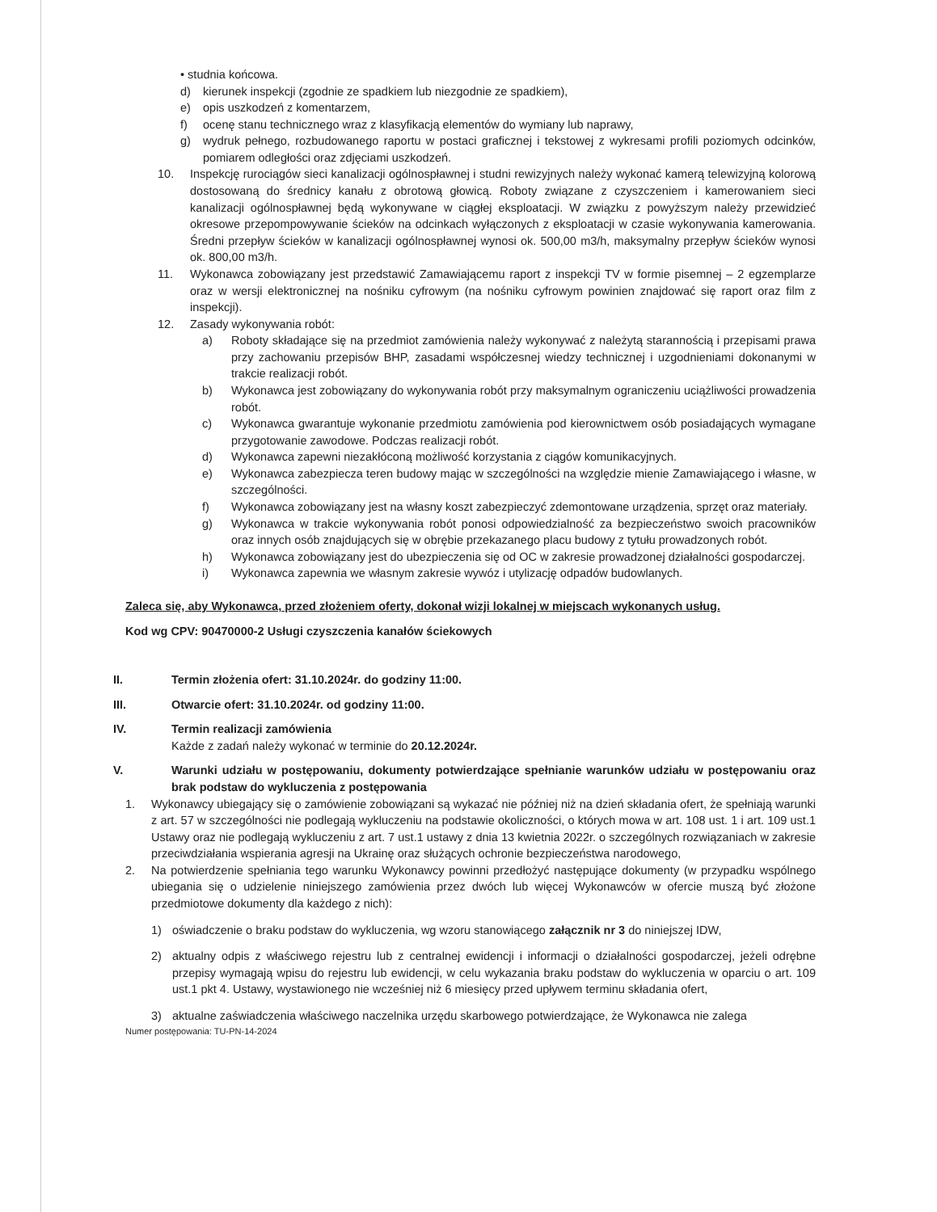• studnia końcowa.
d) kierunek inspekcji (zgodnie ze spadkiem lub niezgodnie ze spadkiem),
e) opis uszkodzeń z komentarzem,
f) ocenę stanu technicznego wraz z klasyfikacją elementów do wymiany lub naprawy,
g) wydruk pełnego, rozbudowanego raportu w postaci graficznej i tekstowej z wykresami profili poziomych odcinków, pomiarem odległości oraz zdjęciami uszkodzeń.
10. Inspekcję rurociągów sieci kanalizacji ogólnospławnej i studni rewizyjnych należy wykonać kamerą telewizyjną kolorową dostosowaną do średnicy kanału z obrotową głowicą. Roboty związane z czyszczeniem i kamerowaniem sieci kanalizacji ogólnospławnej będą wykonywane w ciągłej eksploatacji. W związku z powyższym należy przewidzieć okresowe przepompowywanie ścieków na odcinkach wyłączonych z eksploatacji w czasie wykonywania kamerowania. Średni przepływ ścieków w kanalizacji ogólnospławnej wynosi ok. 500,00 m3/h, maksymalny przepływ ścieków wynosi ok. 800,00 m3/h.
11. Wykonawca zobowiązany jest przedstawić Zamawiającemu raport z inspekcji TV w formie pisemnej – 2 egzemplarze oraz w wersji elektronicznej na nośniku cyfrowym (na nośniku cyfrowym powinien znajdować się raport oraz film z inspekcji).
12. Zasady wykonywania robót:
a) Roboty składające się na przedmiot zamówienia należy wykonywać z należytą starannością i przepisami prawa przy zachowaniu przepisów BHP, zasadami współczesnej wiedzy technicznej i uzgodnieniami dokonanymi w trakcie realizacji robót.
b) Wykonawca jest zobowiązany do wykonywania robót przy maksymalnym ograniczeniu uciążliwości prowadzenia robót.
c) Wykonawca gwarantuje wykonanie przedmiotu zamówienia pod kierownictwem osób posiadających wymagane przygotowanie zawodowe. Podczas realizacji robót.
d) Wykonawca zapewni niezakłóconą możliwość korzystania z ciągów komunikacyjnych.
e) Wykonawca zabezpiecza teren budowy mając w szczególności na względzie mienie Zamawiającego i własne, w szczególności.
f) Wykonawca zobowiązany jest na własny koszt zabezpieczyć zdemontowane urządzenia, sprzęt oraz materiały.
g) Wykonawca w trakcie wykonywania robót ponosi odpowiedzialność za bezpieczeństwo swoich pracowników oraz innych osób znajdujących się w obrębie przekazanego placu budowy z tytułu prowadzonych robót.
h) Wykonawca zobowiązany jest do ubezpieczenia się od OC w zakresie prowadzonej działalności gospodarczej.
i) Wykonawca zapewnia we własnym zakresie wywóz i utylizację odpadów budowlanych.
Zaleca się, aby Wykonawca, przed złożeniem oferty, dokonał wizji lokalnej w miejscach wykonanych usług.
Kod wg CPV: 90470000-2 Usługi czyszczenia kanałów ściekowych
II. Termin złożenia ofert: 31.10.2024r. do godziny 11:00.
III. Otwarcie ofert: 31.10.2024r. od godziny 11:00.
IV. Termin realizacji zamówienia
Każde z zadań należy wykonać w terminie do 20.12.2024r.
V. Warunki udziału w postępowaniu, dokumenty potwierdzające spełnianie warunków udziału w postępowaniu oraz brak podstaw do wykluczenia z postępowania
1. Wykonawcy ubiegający się o zamówienie zobowiązani są wykazać nie później niż na dzień składania ofert, że spełniają warunki z art. 57 w szczególności nie podlegają wykluczeniu na podstawie okoliczności, o których mowa w art. 108 ust. 1 i art. 109 ust.1 Ustawy oraz nie podlegają wykluczeniu z art. 7 ust.1 ustawy z dnia 13 kwietnia 2022r. o szczególnych rozwiązaniach w zakresie przeciwdziałania wspierania agresji na Ukrainę oraz służących ochronie bezpieczeństwa narodowego,
2. Na potwierdzenie spełniania tego warunku Wykonawcy powinni przedłożyć następujące dokumenty (w przypadku wspólnego ubiegania się o udzielenie niniejszego zamówienia przez dwóch lub więcej Wykonawców w ofercie muszą być złożone przedmiotowe dokumenty dla każdego z nich):
1) oświadczenie o braku podstaw do wykluczenia, wg wzoru stanowiącego załącznik nr 3 do niniejszej IDW,
2) aktualny odpis z właściwego rejestru lub z centralnej ewidencji i informacji o działalności gospodarczej, jeżeli odrębne przepisy wymagają wpisu do rejestru lub ewidencji, w celu wykazania braku podstaw do wykluczenia w oparciu o art. 109 ust.1 pkt 4. Ustawy, wystawionego nie wcześniej niż 6 miesięcy przed upływem terminu składania ofert,
3) aktualne zaświadczenia właściwego naczelnika urzędu skarbowego potwierdzające, że Wykonawca nie zalega
Numer postępowania: TU-PN-14-2024